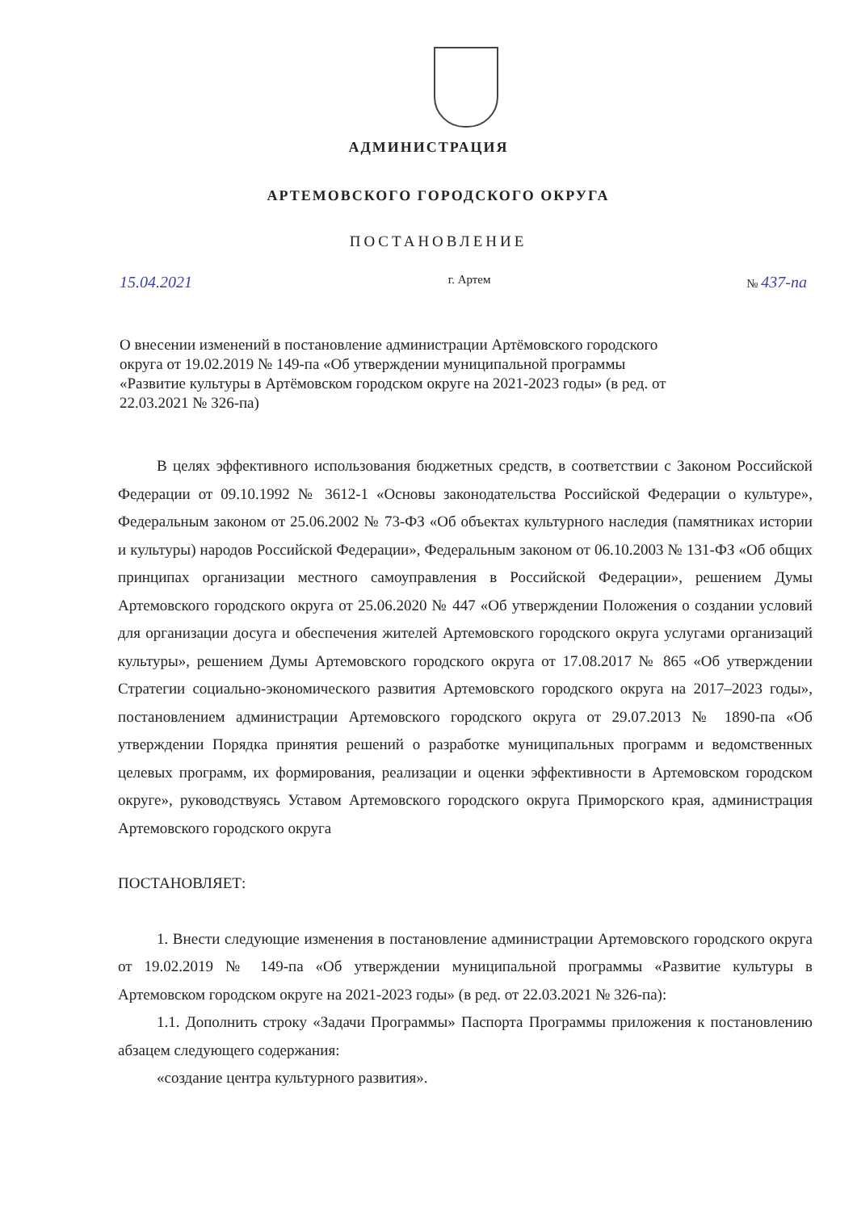АДМИНИСТРАЦИЯ
АРТЕМОВСКОГО ГОРОДСКОГО ОКРУГА
ПОСТАНОВЛЕНИЕ
15.04.2021 г. Артем № 437-па
О внесении изменений в постановление администрации Артёмовского городского округа от 19.02.2019 № 149-па «Об утверждении муниципальной программы «Развитие культуры в Артёмовском городском округе на 2021-2023 годы» (в ред. от 22.03.2021 № 326-па)
В целях эффективного использования бюджетных средств, в соответствии с Законом Российской Федерации от 09.10.1992 № 3612-1 «Основы законодательства Российской Федерации о культуре», Федеральным законом от 25.06.2002 № 73-ФЗ «Об объектах культурного наследия (памятниках истории и культуры) народов Российской Федерации», Федеральным законом от 06.10.2003 № 131-ФЗ «Об общих принципах организации местного самоуправления в Российской Федерации», решением Думы Артемовского городского округа от 25.06.2020 № 447 «Об утверждении Положения о создании условий для организации досуга и обеспечения жителей Артемовского городского округа услугами организаций культуры», решением Думы Артемовского городского округа от 17.08.2017 № 865 «Об утверждении Стратегии социально-экономического развития Артемовского городского округа на 2017–2023 годы», постановлением администрации Артемовского городского округа от 29.07.2013 № 1890-па «Об утверждении Порядка принятия решений о разработке муниципальных программ и ведомственных целевых программ, их формирования, реализации и оценки эффективности в Артемовском городском округе», руководствуясь Уставом Артемовского городского округа Приморского края, администрация Артемовского городского округа
ПОСТАНОВЛЯЕТ:
1. Внести следующие изменения в постановление администрации Артемовского городского округа от 19.02.2019 № 149-па «Об утверждении муниципальной программы «Развитие культуры в Артемовском городском округе на 2021-2023 годы» (в ред. от 22.03.2021 № 326-па):
1.1. Дополнить строку «Задачи Программы» Паспорта Программы приложения к постановлению абзацем следующего содержания:
«создание центра культурного развития».